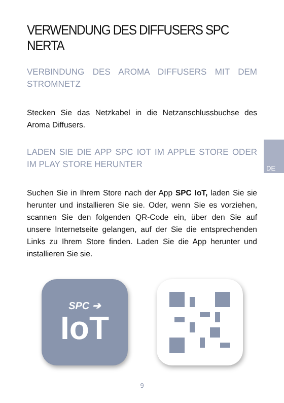VERWENDUNG DES DIFFUSERS SPC NERTA
VERBINDUNG DES AROMA DIFFUSERS MIT DEM STROMNETZ
Stecken Sie das Netzkabel in die Netzanschlussbuchse des Aroma Diffusers.
LADEN SIE DIE APP SPC IOT IM APPLE STORE ODER IM PLAY STORE HERUNTER
Suchen Sie in Ihrem Store nach der App SPC IoT, laden Sie sie herunter und installieren Sie sie. Oder, wenn Sie es vorziehen, scannen Sie den folgenden QR-Code ein, über den Sie auf unsere Internetseite gelangen, auf der Sie die entsprechenden Links zu Ihrem Store finden. Laden Sie die App herunter und installieren Sie sie.
DE
SPC ➔
IoT
9